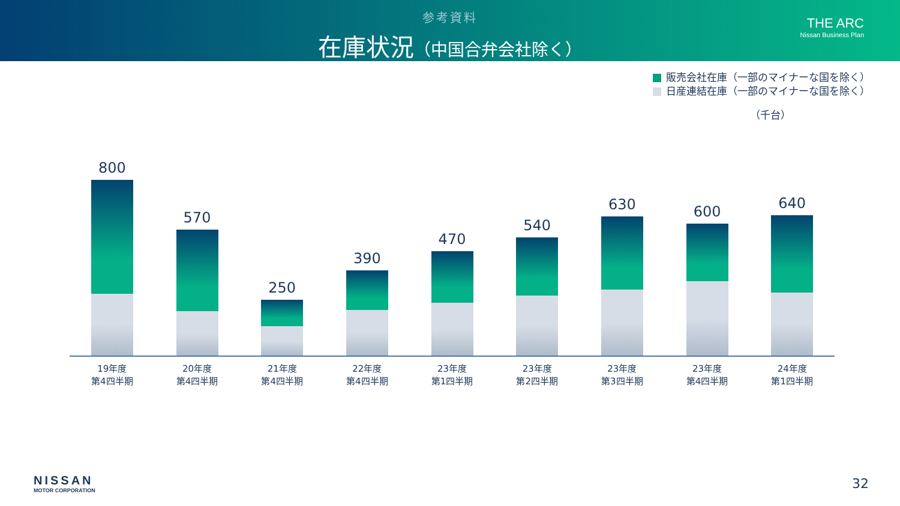参考資料
在庫状況（中国合弁会社除く）
THE ARC
Nissan Business Plan
販売会社在庫（一部のマイナーな国を除く）
日産連結在庫（一部のマイナーな国を除く）
（千台）
800 570 250 390 470 540 630 600 640
19年度
第4四半期
20年度
第4四半期
21年度
第4四半期
22年度
第4四半期
23年度
第1四半期
23年度
第2四半期
23年度
第3四半期
23年度
第4四半期
24年度
第1四半期
NISSAN
MOTOR CORPORATION
32